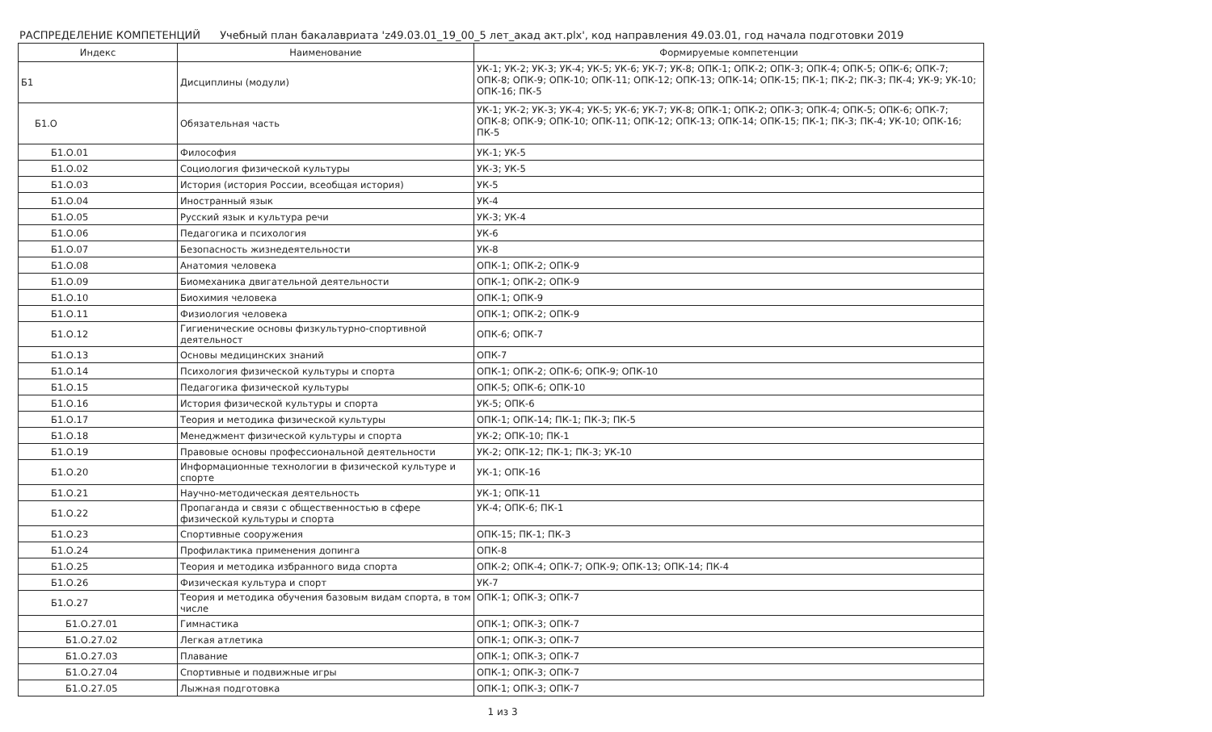РАСПРЕДЕЛЕНИЕ КОМПЕТЕНЦИЙ Учебный план бакалавриата 'z49.03.01_19_00_5 лет_акад акт.plx', код направления 49.03.01, год начала подготовки 2019
| Индекс | Наименование | Формируемые компетенции |
| --- | --- | --- |
| Б1 | Дисциплины (модули) | УК-1; УК-2; УК-3; УК-4; УК-5; УК-6; УК-7; УК-8; ОПК-1; ОПК-2; ОПК-3; ОПК-4; ОПК-5; ОПК-6; ОПК-7; ОПК-8; ОПК-9; ОПК-10; ОПК-11; ОПК-12; ОПК-13; ОПК-14; ОПК-15; ПК-1; ПК-2; ПК-3; ПК-4; УК-9; УК-10; ОПК-16; ПК-5 |
| Б1.О | Обязательная часть | УК-1; УК-2; УК-3; УК-4; УК-5; УК-6; УК-7; УК-8; ОПК-1; ОПК-2; ОПК-3; ОПК-4; ОПК-5; ОПК-6; ОПК-7; ОПК-8; ОПК-9; ОПК-10; ОПК-11; ОПК-12; ОПК-13; ОПК-14; ОПК-15; ПК-1; ПК-3; ПК-4; УК-10; ОПК-16; ПК-5 |
| Б1.О.01 | Философия | УК-1; УК-5 |
| Б1.О.02 | Социология физической культуры | УК-3; УК-5 |
| Б1.О.03 | История (история России, всеобщая история) | УК-5 |
| Б1.О.04 | Иностранный язык | УК-4 |
| Б1.О.05 | Русский язык и культура речи | УК-3; УК-4 |
| Б1.О.06 | Педагогика и психология | УК-6 |
| Б1.О.07 | Безопасность жизнедеятельности | УК-8 |
| Б1.О.08 | Анатомия человека | ОПК-1; ОПК-2; ОПК-9 |
| Б1.О.09 | Биомеханика двигательной деятельности | ОПК-1; ОПК-2; ОПК-9 |
| Б1.О.10 | Биохимия человека | ОПК-1; ОПК-9 |
| Б1.О.11 | Физиология человека | ОПК-1; ОПК-2; ОПК-9 |
| Б1.О.12 | Гигиенические основы физкультурно-спортивной деятельност | ОПК-6; ОПК-7 |
| Б1.О.13 | Основы медицинских знаний | ОПК-7 |
| Б1.О.14 | Психология физической культуры и спорта | ОПК-1; ОПК-2; ОПК-6; ОПК-9; ОПК-10 |
| Б1.О.15 | Педагогика физической культуры | ОПК-5; ОПК-6; ОПК-10 |
| Б1.О.16 | История физической культуры и спорта | УК-5; ОПК-6 |
| Б1.О.17 | Теория и методика физической культуры | ОПК-1; ОПК-14; ПК-1; ПК-3; ПК-5 |
| Б1.О.18 | Менеджмент физической культуры и спорта | УК-2; ОПК-10; ПК-1 |
| Б1.О.19 | Правовые основы профессиональной деятельности | УК-2; ОПК-12; ПК-1; ПК-3; УК-10 |
| Б1.О.20 | Информационные технологии в физической культуре и спорте | УК-1; ОПК-16 |
| Б1.О.21 | Научно-методическая деятельность | УК-1; ОПК-11 |
| Б1.О.22 | Пропаганда и связи с общественностью в сфере физической культуры и спорта | УК-4; ОПК-6; ПК-1 |
| Б1.О.23 | Спортивные сооружения | ОПК-15; ПК-1; ПК-3 |
| Б1.О.24 | Профилактика применения допинга | ОПК-8 |
| Б1.О.25 | Теория и методика избранного вида спорта | ОПК-2; ОПК-4; ОПК-7; ОПК-9; ОПК-13; ОПК-14; ПК-4 |
| Б1.О.26 | Физическая культура и спорт | УК-7 |
| Б1.О.27 | Теория и методика обучения базовым видам спорта, в том числе | ОПК-1; ОПК-3; ОПК-7 |
| Б1.О.27.01 | Гимнастика | ОПК-1; ОПК-3; ОПК-7 |
| Б1.О.27.02 | Легкая атлетика | ОПК-1; ОПК-3; ОПК-7 |
| Б1.О.27.03 | Плавание | ОПК-1; ОПК-3; ОПК-7 |
| Б1.О.27.04 | Спортивные и подвижные игры | ОПК-1; ОПК-3; ОПК-7 |
| Б1.О.27.05 | Лыжная подготовка | ОПК-1; ОПК-3; ОПК-7 |
1 из 3